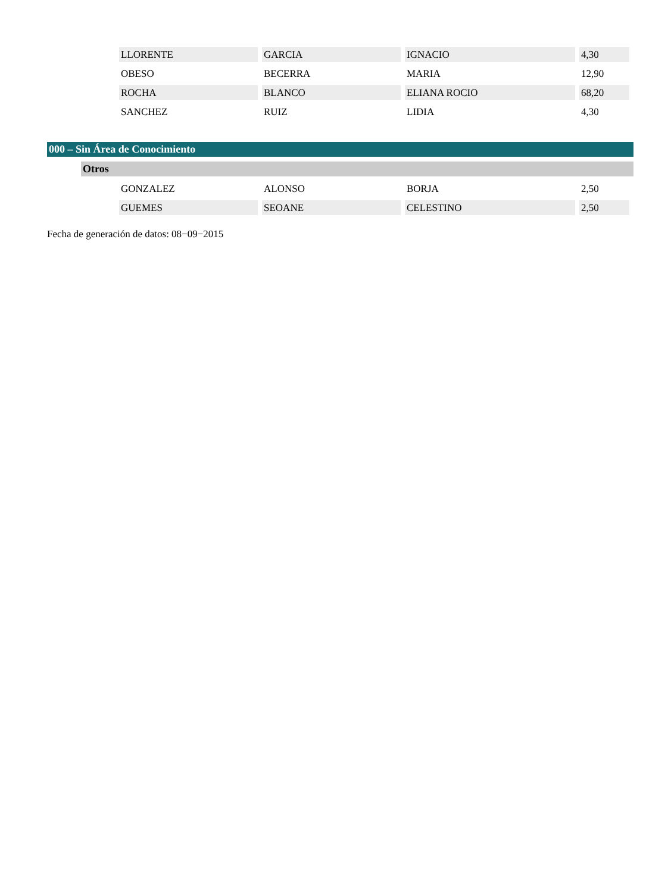| LLORENTE | GARCIA | IGNACIO | 4,30 |
| OBESO | BECERRA | MARIA | 12,90 |
| ROCHA | BLANCO | ELIANA ROCIO | 68,20 |
| SANCHEZ | RUIZ | LIDIA | 4,30 |
000 – Sin Área de Conocimiento
Otros
| GONZALEZ | ALONSO | BORJA | 2,50 |
| GUEMES | SEOANE | CELESTINO | 2,50 |
Fecha de generación de datos: 08−09−2015